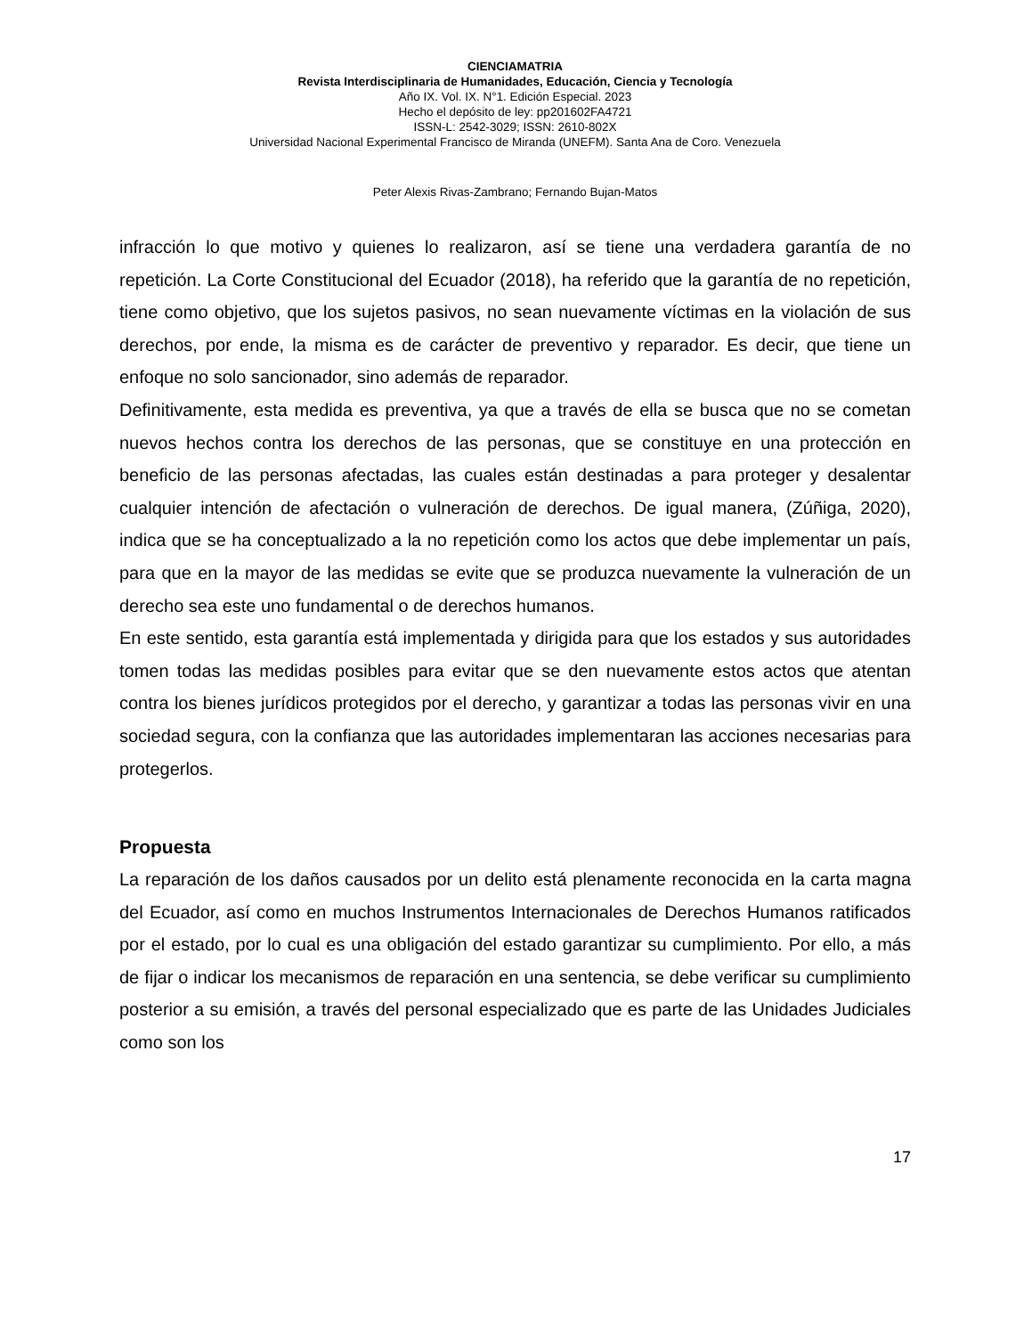CIENCIAMATRIA
Revista Interdisciplinaria de Humanidades, Educación, Ciencia y Tecnología
Año IX. Vol. IX. N°1. Edición Especial. 2023
Hecho el depósito de ley: pp201602FA4721
ISSN-L: 2542-3029; ISSN: 2610-802X
Universidad Nacional Experimental Francisco de Miranda (UNEFM). Santa Ana de Coro. Venezuela
Peter Alexis Rivas-Zambrano; Fernando Bujan-Matos
infracción lo que motivo y quienes lo realizaron, así se tiene una verdadera garantía de no repetición. La Corte Constitucional del Ecuador (2018), ha referido que la garantía de no repetición, tiene como objetivo, que los sujetos pasivos, no sean nuevamente víctimas en la violación de sus derechos, por ende, la misma es de carácter de preventivo y reparador. Es decir, que tiene un enfoque no solo sancionador, sino además de reparador.
Definitivamente, esta medida es preventiva, ya que a través de ella se busca que no se cometan nuevos hechos contra los derechos de las personas, que se constituye en una protección en beneficio de las personas afectadas, las cuales están destinadas a para proteger y desalentar cualquier intención de afectación o vulneración de derechos. De igual manera, (Zúñiga, 2020), indica que se ha conceptualizado a la no repetición como los actos que debe implementar un país, para que en la mayor de las medidas se evite que se produzca nuevamente la vulneración de un derecho sea este uno fundamental o de derechos humanos.
En este sentido, esta garantía está implementada y dirigida para que los estados y sus autoridades tomen todas las medidas posibles para evitar que se den nuevamente estos actos que atentan contra los bienes jurídicos protegidos por el derecho, y garantizar a todas las personas vivir en una sociedad segura, con la confianza que las autoridades implementaran las acciones necesarias para protegerlos.
Propuesta
La reparación de los daños causados por un delito está plenamente reconocida en la carta magna del Ecuador, así como en muchos Instrumentos Internacionales de Derechos Humanos ratificados por el estado, por lo cual es una obligación del estado garantizar su cumplimiento. Por ello, a más de fijar o indicar los mecanismos de reparación en una sentencia, se debe verificar su cumplimiento posterior a su emisión, a través del personal especializado que es parte de las Unidades Judiciales como son los
17